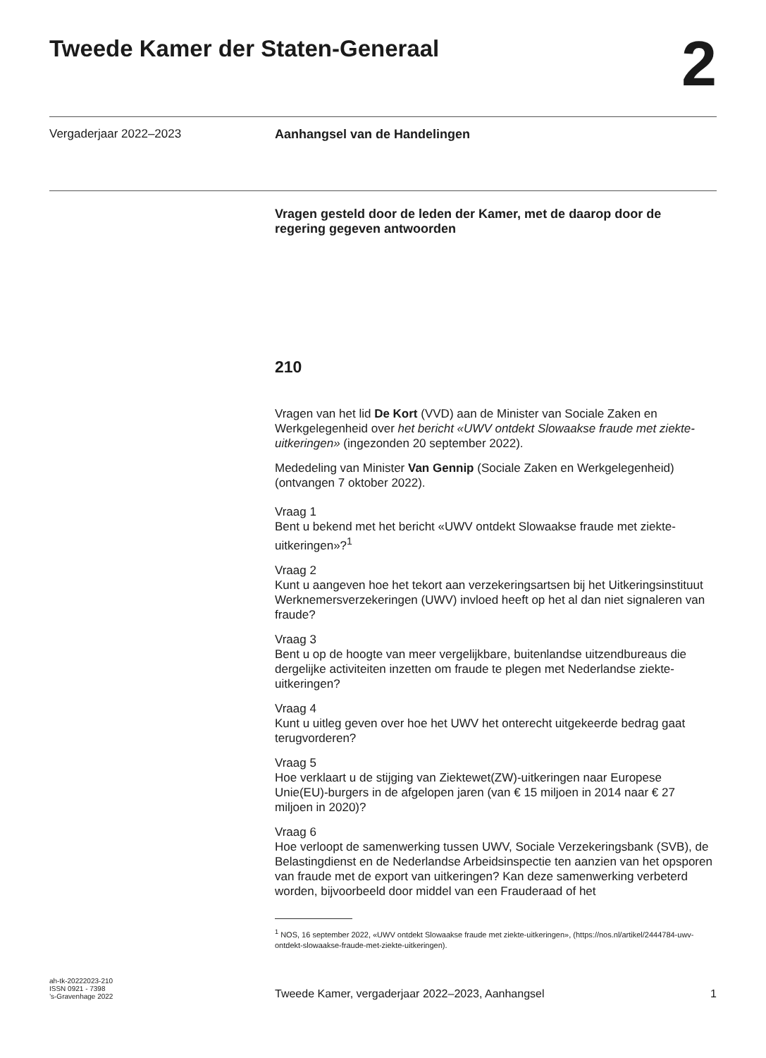Tweede Kamer der Staten-Generaal
2
Vergaderjaar 2022–2023
Aanhangsel van de Handelingen
Vragen gesteld door de leden der Kamer, met de daarop door de regering gegeven antwoorden
210
Vragen van het lid De Kort (VVD) aan de Minister van Sociale Zaken en Werkgelegenheid over het bericht «UWV ontdekt Slowaakse fraude met ziekte-uitkeringen» (ingezonden 20 september 2022).
Mededeling van Minister Van Gennip (Sociale Zaken en Werkgelegenheid) (ontvangen 7 oktober 2022).
Vraag 1
Bent u bekend met het bericht «UWV ontdekt Slowaakse fraude met ziekte-uitkeringen»?<sup>1</sup>
Vraag 2
Kunt u aangeven hoe het tekort aan verzekeringsartsen bij het Uitkeringsinstituut Werknemersverzekeringen (UWV) invloed heeft op het al dan niet signaleren van fraude?
Vraag 3
Bent u op de hoogte van meer vergelijkbare, buitenlandse uitzendbureaus die dergelijke activiteiten inzetten om fraude te plegen met Nederlandse ziekte-uitkeringen?
Vraag 4
Kunt u uitleg geven over hoe het UWV het onterecht uitgekeerde bedrag gaat terugvorderen?
Vraag 5
Hoe verklaart u de stijging van Ziektewet(ZW)-uitkeringen naar Europese Unie(EU)-burgers in de afgelopen jaren (van € 15 miljoen in 2014 naar € 27 miljoen in 2020)?
Vraag 6
Hoe verloopt de samenwerking tussen UWV, Sociale Verzekeringsbank (SVB), de Belastingdienst en de Nederlandse Arbeidsinspectie ten aanzien van het opsporen van fraude met de export van uitkeringen? Kan deze samenwerking verbeterd worden, bijvoorbeeld door middel van een Frauderaad of het
<sup>1</sup> NOS, 16 september 2022, «UWV ontdekt Slowaakse fraude met ziekte-uitkeringen», (https://nos.nl/artikel/2444784-uwv-ontdekt-slowaakse-fraude-met-ziekte-uitkeringen).
ah-tk-20222023-210
ISSN 0921 - 7398
’s-Gravenhage 2022
Tweede Kamer, vergaderjaar 2022–2023, Aanhangsel
1